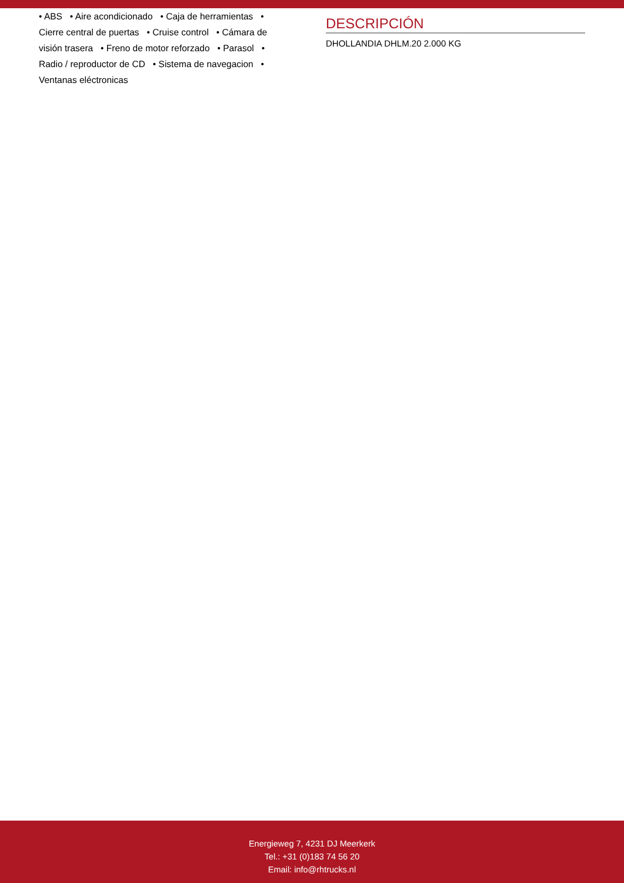• ABS • Aire acondicionado • Caja de herramientas • Cierre central de puertas • Cruise control • Cámara de visión trasera • Freno de motor reforzado • Parasol • Radio / reproductor de CD • Sistema de navegacion • Ventanas eléctronicas
DESCRIPCIÓN
DHOLLANDIA DHLM.20 2.000 KG
Energieweg 7, 4231 DJ Meerkerk
Tel.: +31 (0)183 74 56 20
Email: info@rhtrucks.nl